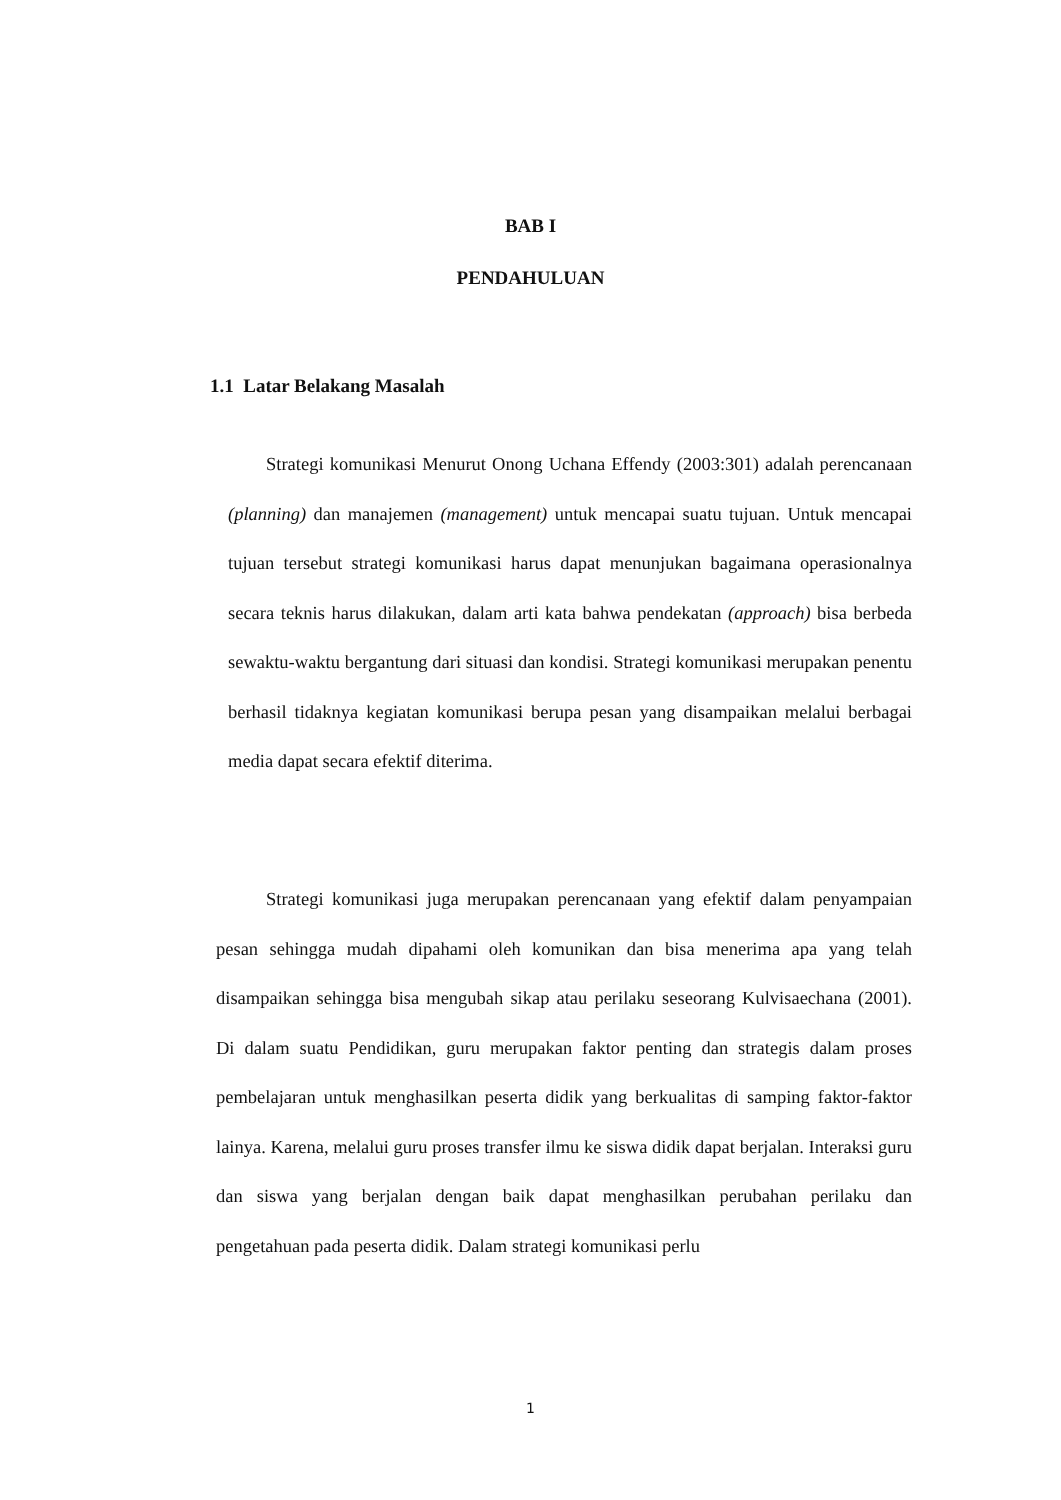BAB I
PENDAHULUAN
1.1 Latar Belakang Masalah
Strategi komunikasi Menurut Onong Uchana Effendy (2003:301) adalah perencanaan (planning) dan manajemen (management) untuk mencapai suatu tujuan. Untuk mencapai tujuan tersebut strategi komunikasi harus dapat menunjukan bagaimana operasionalnya secara teknis harus dilakukan, dalam arti kata bahwa pendekatan (approach) bisa berbeda sewaktu-waktu bergantung dari situasi dan kondisi. Strategi komunikasi merupakan penentu berhasil tidaknya kegiatan komunikasi berupa pesan yang disampaikan melalui berbagai media dapat secara efektif diterima.
Strategi komunikasi juga merupakan perencanaan yang efektif dalam penyampaian pesan sehingga mudah dipahami oleh komunikan dan bisa menerima apa yang telah disampaikan sehingga bisa mengubah sikap atau perilaku seseorang Kulvisaechana (2001). Di dalam suatu Pendidikan, guru merupakan faktor penting dan strategis dalam proses pembelajaran untuk menghasilkan peserta didik yang berkualitas di samping faktor-faktor lainya. Karena, melalui guru proses transfer ilmu ke siswa didik dapat berjalan. Interaksi guru dan siswa yang berjalan dengan baik dapat menghasilkan perubahan perilaku dan pengetahuan pada peserta didik. Dalam strategi komunikasi perlu
1